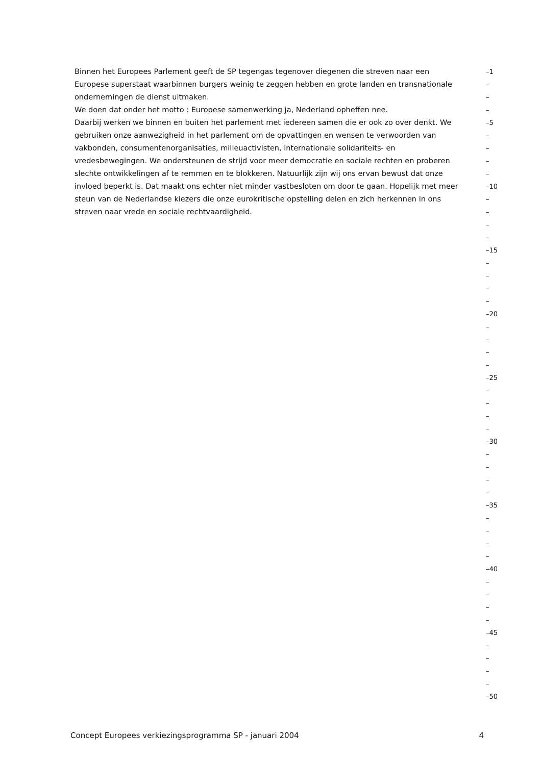Binnen het Europees Parlement geeft de SP tegengas tegenover diegenen die streven naar een –1
Europese superstaat waarbinnen burgers weinig te zeggen hebben en grote landen en transnationale –
ondernemingen de dienst uitmaken. –
We doen dat onder het motto : Europese samenwerking ja, Nederland opheffen nee. –
Daarbij werken we binnen en buiten het parlement met iedereen samen die er ook zo over denkt. We –5
gebruiken onze aanwezigheid in het parlement om de opvattingen en wensen te verwoorden van –
vakbonden, consumentenorganisaties, milieuactivisten, internationale solidariteits- en –
vredesbewegingen. We ondersteunen de strijd voor meer democratie en sociale rechten en proberen –
slechte ontwikkelingen af te remmen en te blokkeren. Natuurlijk zijn wij ons ervan bewust dat onze –
invloed beperkt is. Dat maakt ons echter niet minder vastbesloten om door te gaan. Hopelijk met meer –10
steun van de Nederlandse kiezers die onze eurokritische opstelling delen en zich herkennen in ons –
streven naar vrede en sociale rechtvaardigheid. –
–
–
–15
–
–
–
–
–20
–
–
–
–
–25
–
–
–
–
–30
–
–
–
–
–35
–
–
–
–
–40
–
–
–
–
–45
–
–
–
–
–50
Concept Europees verkiezingsprogramma SP - januari 2004 4